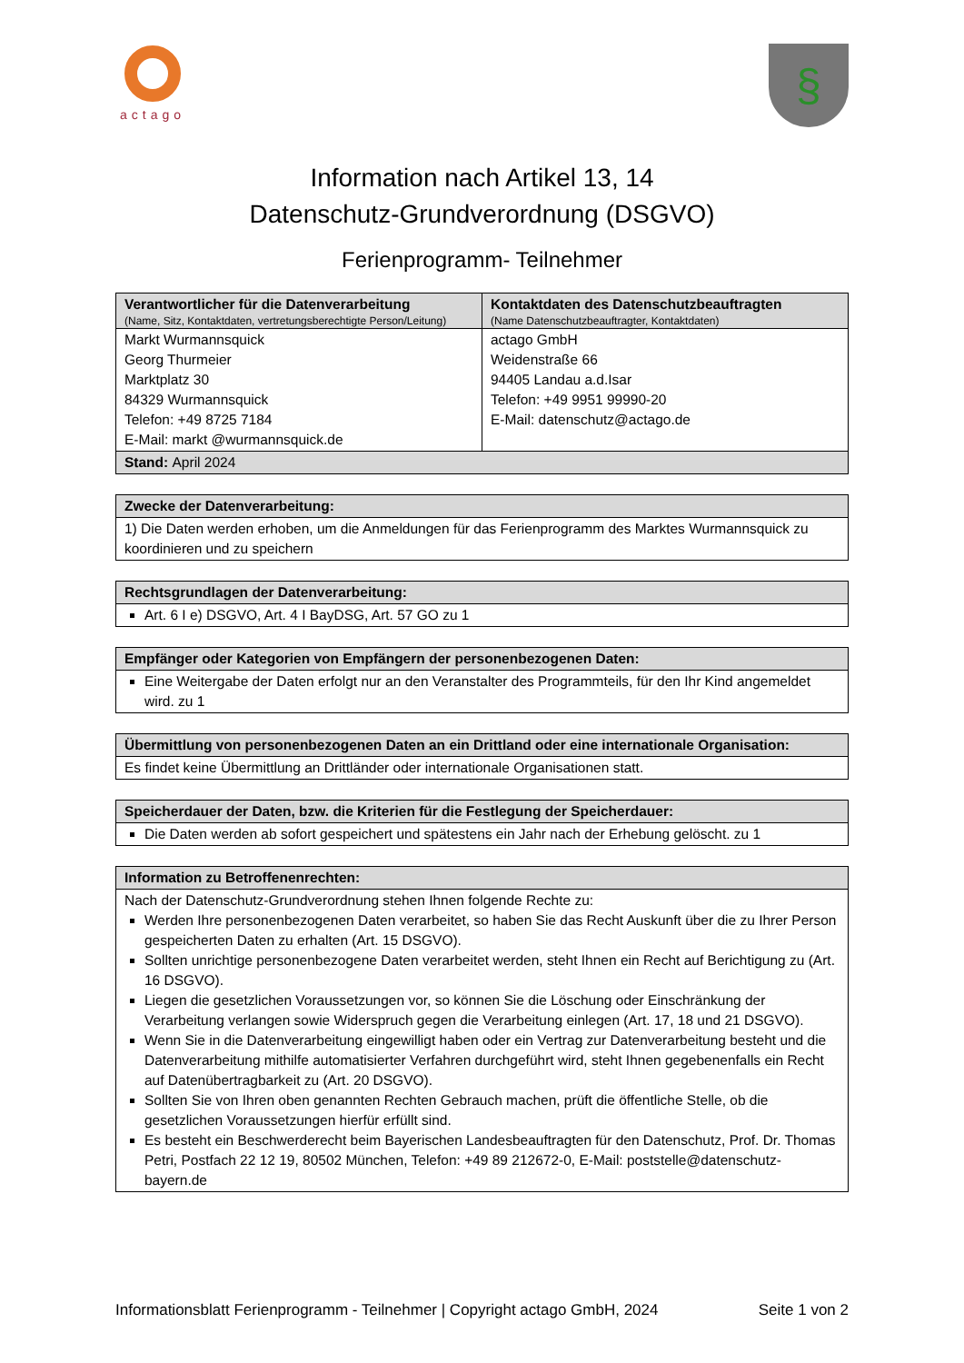actago
§
Information nach Artikel 13, 14
Datenschutz-Grundverordnung (DSGVO)
Ferienprogramm- Teilnehmer
| Verantwortlicher für die Datenverarbeitung (Name, Sitz, Kontaktdaten, vertretungsberechtigte Person/Leitung) | Kontaktdaten des Datenschutzbeauftragten (Name Datenschutzbeauftragter, Kontaktdaten) |
| --- | --- |
| Markt Wurmannsquick Georg Thurmeier Marktplatz 30 84329 Wurmannsquick Telefon: +49 8725 7184 E-Mail: markt @wurmannsquick.de | actago GmbH Weidenstraße 66 94405 Landau a.d.Isar Telefon: +49 9951 99990-20 E-Mail: datenschutz@actago.de |
| Stand: April 2024 | |
| Zwecke der Datenverarbeitung: |
| --- |
| 1) Die Daten werden erhoben, um die Anmeldungen für das Ferienprogramm des Marktes Wurmannsquick zu koordinieren und zu speichern |
| Rechtsgrundlagen der Datenverarbeitung: |
| --- |
| Art. 6 I e) DSGVO, Art. 4 I BayDSG, Art. 57 GO zu 1 |
| Empfänger oder Kategorien von Empfängern der personenbezogenen Daten: |
| --- |
| Eine Weitergabe der Daten erfolgt nur an den Veranstalter des Programmteils, für den Ihr Kind angemeldet wird. zu 1 |
| Übermittlung von personenbezogenen Daten an ein Drittland oder eine internationale Organisation: |
| --- |
| Es findet keine Übermittlung an Drittländer oder internationale Organisationen statt. |
| Speicherdauer der Daten, bzw. die Kriterien für die Festlegung der Speicherdauer: |
| --- |
| Die Daten werden ab sofort gespeichert und spätestens ein Jahr nach der Erhebung gelöscht. zu 1 |
| Information zu Betroffenenrechten: |
| --- |
| Nach der Datenschutz-Grundverordnung stehen Ihnen folgende Rechte zu: Werden Ihre personenbezogenen Daten verarbeitet, so haben Sie das Recht Auskunft über die zu Ihrer Person gespeicherten Daten zu erhalten (Art. 15 DSGVO). Sollten unrichtige personenbezogene Daten verarbeitet werden, steht Ihnen ein Recht auf Berichtigung zu (Art. 16 DSGVO). Liegen die gesetzlichen Voraussetzungen vor, so können Sie die Löschung oder Einschränkung der Verarbeitung verlangen sowie Widerspruch gegen die Verarbeitung einlegen (Art. 17, 18 und 21 DSGVO). Wenn Sie in die Datenverarbeitung eingewilligt haben oder ein Vertrag zur Datenverarbeitung besteht und die Datenverarbeitung mithilfe automatisierter Verfahren durchgeführt wird, steht Ihnen gegebenenfalls ein Recht auf Datenübertragbarkeit zu (Art. 20 DSGVO). Sollten Sie von Ihren oben genannten Rechten Gebrauch machen, prüft die öffentliche Stelle, ob die gesetzlichen Voraussetzungen hierfür erfüllt sind. Es besteht ein Beschwerderecht beim Bayerischen Landesbeauftragten für den Datenschutz, Prof. Dr. Thomas Petri, Postfach 22 12 19, 80502 München, Telefon: +49 89 212672-0, E-Mail: poststelle@datenschutz-bayern.de |
Informationsblatt Ferienprogramm - Teilnehmer | Copyright actago GmbH, 2024 Seite 1 von 2